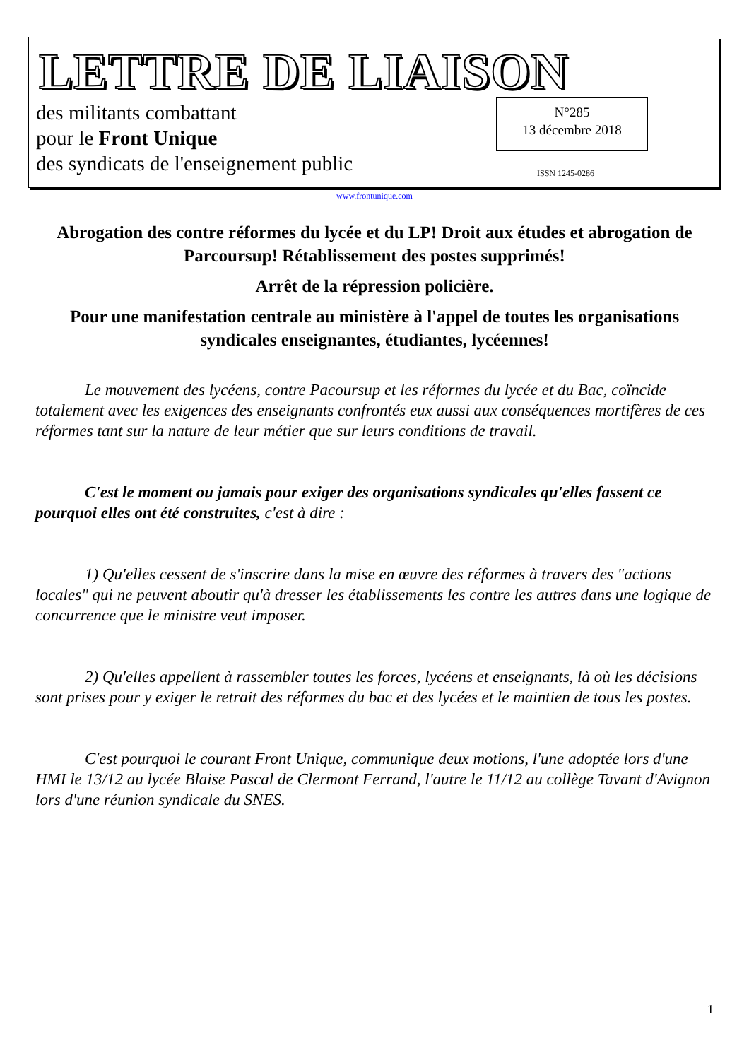LETTRE DE LIAISON
des militants combattant
pour le Front Unique
des syndicats de l'enseignement public
N°285
13 décembre 2018
ISSN 1245-0286
www.frontunique.com
Abrogation des contre réformes du lycée et du LP! Droit aux études et abrogation de Parcoursup! Rétablissement des postes supprimés!
Arrêt de la répression policière.
Pour une manifestation centrale au ministère à l'appel de toutes les organisations syndicales enseignantes, étudiantes, lycéennes!
Le mouvement des lycéens, contre Pacoursup et les réformes du lycée et du Bac, coïncide totalement avec les exigences des enseignants confrontés eux aussi aux conséquences mortifères de ces réformes tant sur la nature de leur métier que sur leurs conditions de travail.
C'est le moment ou jamais pour exiger des organisations syndicales qu'elles fassent ce pourquoi elles ont été construites, c'est à dire :
1) Qu'elles cessent de s'inscrire dans la mise en œuvre des réformes à travers des "actions locales" qui ne peuvent aboutir qu'à dresser les établissements les contre les autres dans une logique de concurrence que le ministre veut imposer.
2) Qu'elles appellent à rassembler toutes les forces, lycéens et enseignants, là où les décisions sont prises pour y exiger le retrait des réformes du bac et des lycées et le maintien de tous les postes.
C'est pourquoi le courant Front Unique, communique deux motions, l'une adoptée lors d'une HMI le 13/12 au lycée Blaise Pascal de Clermont Ferrand, l'autre le 11/12 au collège Tavant d'Avignon lors d'une réunion syndicale du SNES.
1